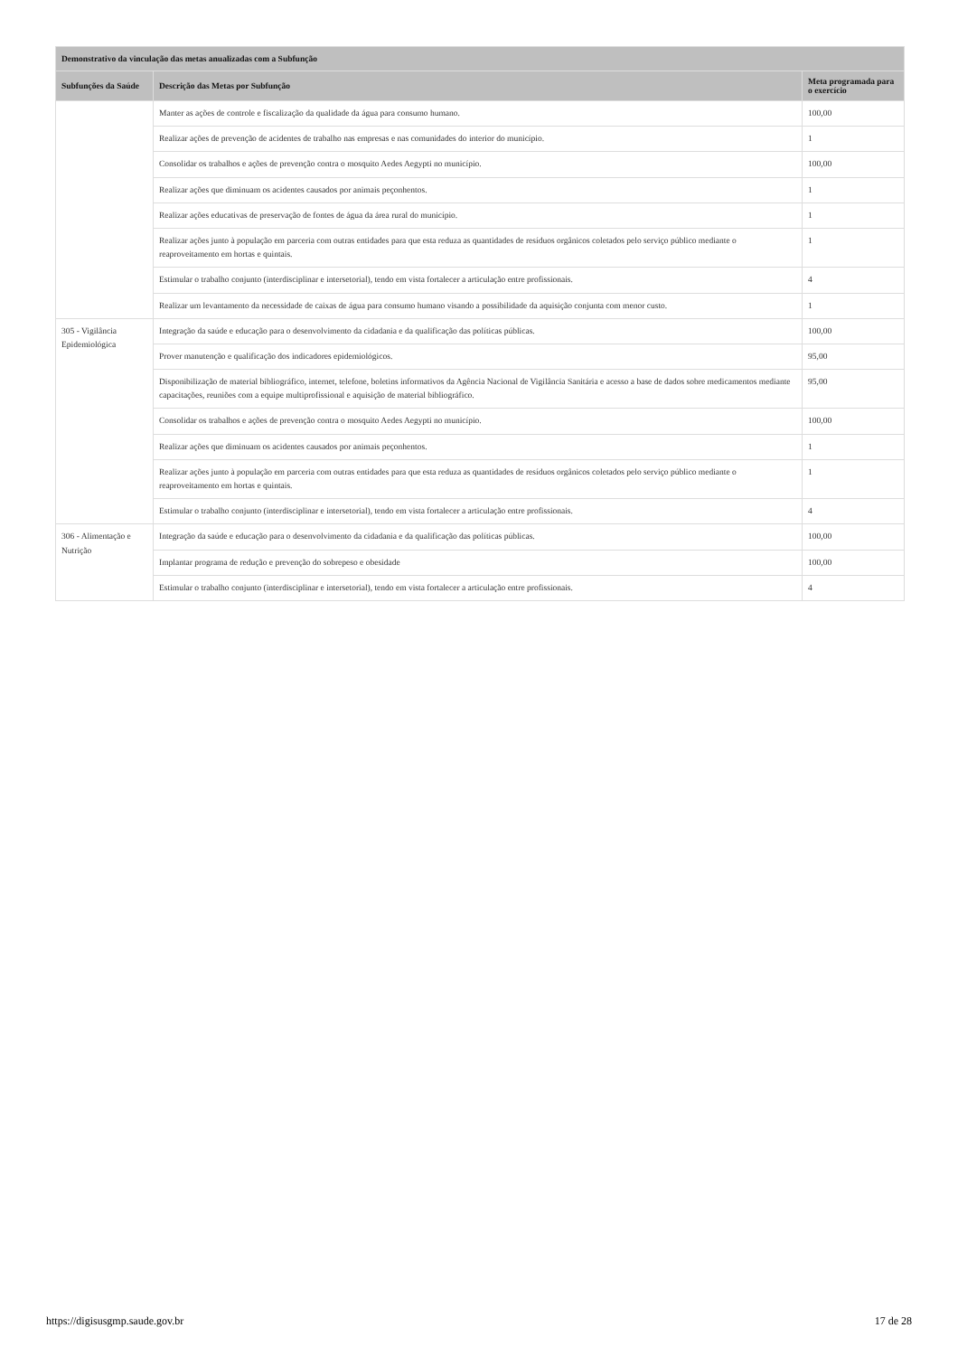| Demonstrativo da vinculação das metas anualizadas com a Subfunção | | |
| --- | --- | --- |
| Subfunções da Saúde | Descrição das Metas por Subfunção | Meta programada para o exercício |
| | Manter as ações de controle e fiscalização da qualidade da água para consumo humano. | 100,00 |
| | Realizar ações de prevenção de acidentes de trabalho nas empresas e nas comunidades do interior do município. | 1 |
| | Consolidar os trabalhos e ações de prevenção contra o mosquito Aedes Aegypti no município. | 100,00 |
| | Realizar ações que diminuam os acidentes causados por animais peçonhentos. | 1 |
| | Realizar ações educativas de preservação de fontes de água da área rural do município. | 1 |
| | Realizar ações junto à população em parceria com outras entidades para que esta reduza as quantidades de resíduos orgânicos coletados pelo serviço público mediante o reaproveitamento em hortas e quintais. | 1 |
| | Estimular o trabalho conjunto (interdisciplinar e intersetorial), tendo em vista fortalecer a articulação entre profissionais. | 4 |
| | Realizar um levantamento da necessidade de caixas de água para consumo humano visando a possibilidade da aquisição conjunta com menor custo. | 1 |
| 305 - Vigilância Epidemiológica | Integração da saúde e educação para o desenvolvimento da cidadania e da qualificação das políticas públicas. | 100,00 |
| | Prover manutenção e qualificação dos indicadores epidemiológicos. | 95,00 |
| | Disponibilização de material bibliográfico, internet, telefone, boletins informativos da Agência Nacional de Vigilância Sanitária e acesso a base de dados sobre medicamentos mediante capacitações, reuniões com a equipe multiprofissional e aquisição de material bibliográfico. | 95,00 |
| | Consolidar os trabalhos e ações de prevenção contra o mosquito Aedes Aegypti no município. | 100,00 |
| | Realizar ações que diminuam os acidentes causados por animais peçonhentos. | 1 |
| | Realizar ações junto à população em parceria com outras entidades para que esta reduza as quantidades de resíduos orgânicos coletados pelo serviço público mediante o reaproveitamento em hortas e quintais. | 1 |
| | Estimular o trabalho conjunto (interdisciplinar e intersetorial), tendo em vista fortalecer a articulação entre profissionais. | 4 |
| 306 - Alimentação e Nutrição | Integração da saúde e educação para o desenvolvimento da cidadania e da qualificação das políticas públicas. | 100,00 |
| | Implantar programa de redução e prevenção do sobrepeso e obesidade | 100,00 |
| | Estimular o trabalho conjunto (interdisciplinar e intersetorial), tendo em vista fortalecer a articulação entre profissionais. | 4 |
https://digisusgmp.saude.gov.br 17 de 28